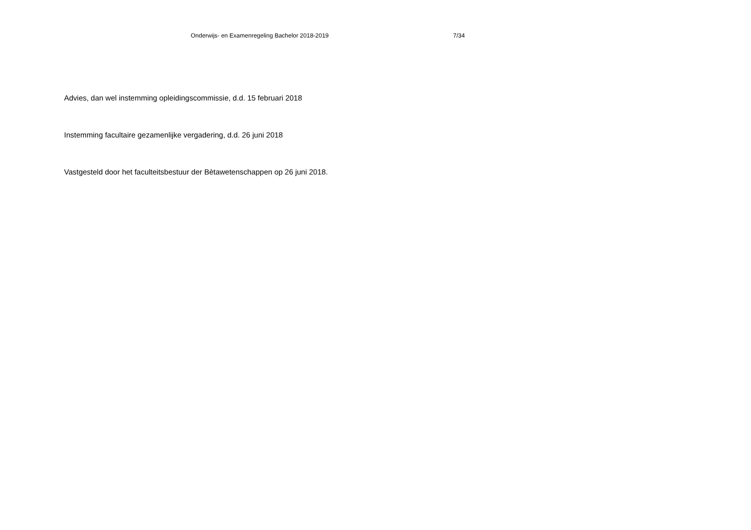Onderwijs- en Examenregeling Bachelor 2018-2019 7/34
Advies, dan wel instemming opleidingscommissie, d.d. 15 februari 2018
Instemming facultaire gezamenlijke vergadering, d.d. 26 juni 2018
Vastgesteld door het faculteitsbestuur der Bètawetenschappen op 26 juni 2018.